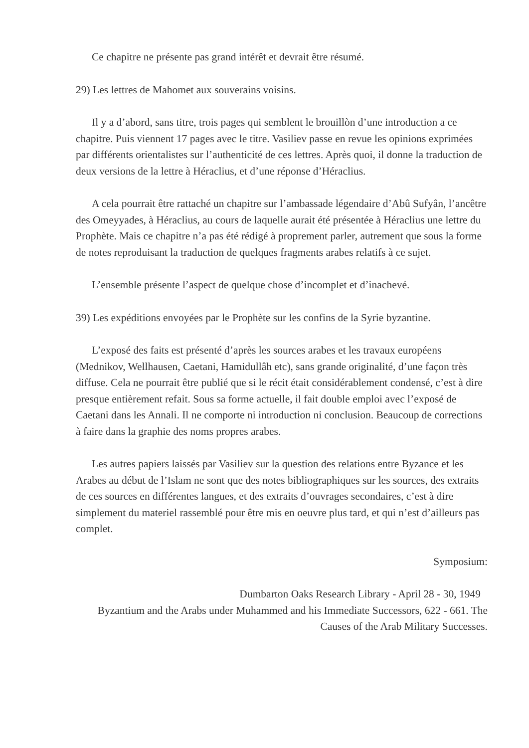Ce chapitre ne présente pas grand intérêt et devrait être résumé.
29) Les lettres de Mahomet aux souverains voisins.
Il y a d’abord, sans titre, trois pages qui semblent le brouillòn d’une introduction a ce chapitre. Puis viennent 17 pages avec le titre. Vasiliev passe en revue les opinions exprimées par différents orientalistes sur l’authenticité de ces lettres. Après quoi, il donne la traduction de deux versions de la lettre à Héraclius, et d’une réponse d’Héraclius.
A cela pourrait être rattaché un chapitre sur l’ambassade légendaire d’Abû Sufyân, l’ancêtre des Omeyyades, à Héraclius, au cours de laquelle aurait été présentée à Héraclius une lettre du Prophète. Mais ce chapitre n’a pas été rédigé à proprement parler, autrement que sous la forme de notes reproduisant la traduction de quelques fragments arabes relatifs à ce sujet.
L’ensemble présente l’aspect de quelque chose d’incomplet et d’inachevé.
39) Les expéditions envoyées par le Prophète sur les confins de la Syrie byzantine.
L’exposé des faits est présenté d’après les sources arabes et les travaux européens (Mednikov, Wellhausen, Caetani, Hamidullâh etc), sans grande originalité, d’une façon très diffuse. Cela ne pourrait être publié que si le récit était considérablement condensé, c’est à dire presque entièrement refait. Sous sa forme actuelle, il fait double emploi avec l’exposé de Caetani dans les Annali. Il ne comporte ni introduction ni conclusion. Beaucoup de corrections à faire dans la graphie des noms propres arabes.
Les autres papiers laissés par Vasiliev sur la question des relations entre Byzance et les Arabes au début de l’Islam ne sont que des notes bibliographiques sur les sources, des extraits de ces sources en différentes langues, et des extraits d’ouvrages secondaires, c’est à dire simplement du materiel rassemblé pour être mis en oeuvre plus tard, et qui n’est d’ailleurs pas complet.
Symposium:
Dumbarton Oaks Research Library - April 28 - 30, 1949
Byzantium and the Arabs under Muhammed and his Immediate Successors, 622 - 661. The Causes of the Arab Military Successes.